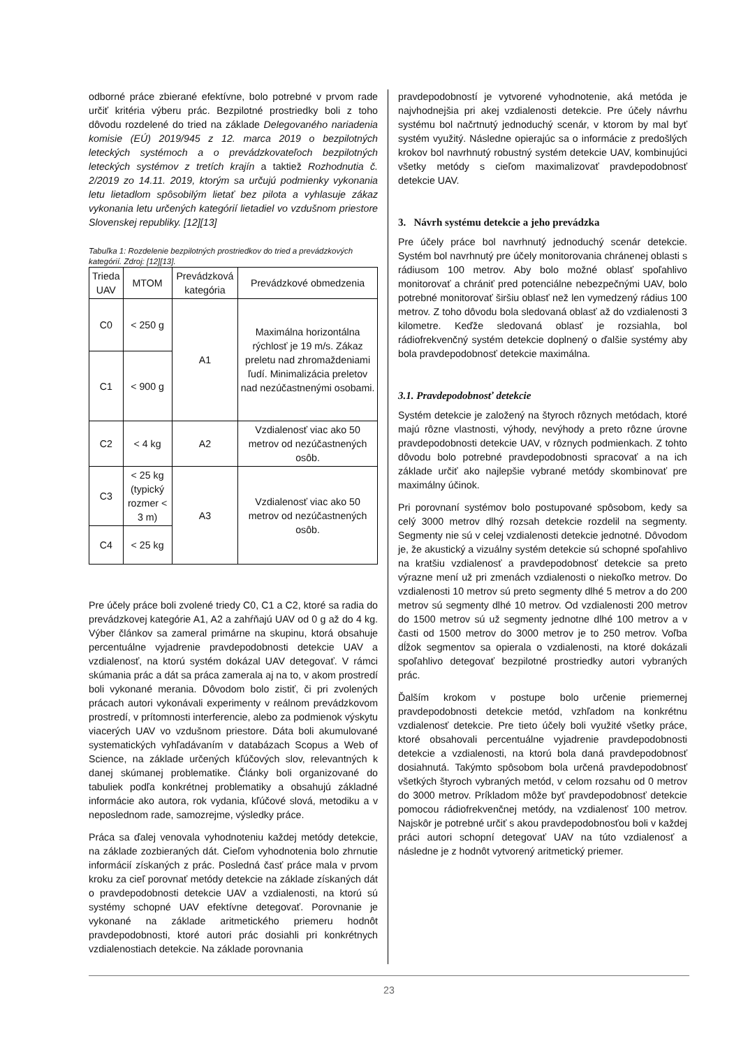odborné práce zbierané efektívne, bolo potrebné v prvom rade určiť kritéria výberu prác. Bezpilotné prostriedky boli z toho dôvodu rozdelené do tried na základe Delegovaného nariadenia komisie (EÚ) 2019/945 z 12. marca 2019 o bezpilotných leteckých systémoch a o prevádzkovateľoch bezpilotných leteckých systémov z tretích krajín a taktiež Rozhodnutia č. 2/2019 zo 14.11. 2019, ktorým sa určujú podmienky vykonania letu lietadlom spôsobilým lietať bez pilota a vyhlasuje zákaz vykonania letu určených kategórií lietadiel vo vzdušnom priestore Slovenskej republiky. [12][13]
Tabuľka 1: Rozdelenie bezpilotných prostriedkov do tried a prevádzkových kategórií. Zdroj: [12][13].
| Trieda UAV | MTOM | Prevádzková kategória | Prevádzkové obmedzenia |
| --- | --- | --- | --- |
| C0 | < 250 g | A1 | Maximálna horizontálna rýchlosť je 19 m/s. Zákaz preletu nad zhromaždeniami ľudí. Minimalizácia preletov nad nezúčastnenými osobami. |
| C1 | < 900 g | | |
| C2 | < 4 kg | A2 | Vzdialenosť viac ako 50 metrov od nezúčastnených osôb. |
| C3 | < 25 kg (typický rozmer < 3 m) | A3 | Vzdialenosť viac ako 50 metrov od nezúčastnených osôb. |
| C4 | < 25 kg | | |
Pre účely práce boli zvolené triedy C0, C1 a C2, ktoré sa radia do prevádzkovej kategórie A1, A2 a zahŕňajú UAV od 0 g až do 4 kg. Výber článkov sa zameral primárne na skupinu, ktorá obsahuje percentuálne vyjadrenie pravdepodobnosti detekcie UAV a vzdialenosť, na ktorú systém dokázal UAV detegovať. V rámci skúmania prác a dát sa práca zamerala aj na to, v akom prostredí boli vykonané merania. Dôvodom bolo zistiť, či pri zvolených prácach autori vykonávali experimenty v reálnom prevádzkovom prostredí, v prítomnosti interferencie, alebo za podmienok výskytu viacerých UAV vo vzdušnom priestore. Dáta boli akumulované systematických vyhľadávaním v databázach Scopus a Web of Science, na základe určených kľúčových slov, relevantných k danej skúmanej problematike. Články boli organizované do tabuliek podľa konkrétnej problematiky a obsahujú základné informácie ako autora, rok vydania, kľúčové slová, metodiku a v neposlednom rade, samozrejme, výsledky práce.
Práca sa ďalej venovala vyhodnoteniu každej metódy detekcie, na základe zozbieraných dát. Cieľom vyhodnotenia bolo zhrnutie informácií získaných z prác. Posledná časť práce mala v prvom kroku za cieľ porovnať metódy detekcie na základe získaných dát o pravdepodobnosti detekcie UAV a vzdialenosti, na ktorú sú systémy schopné UAV efektívne detegovať. Porovnanie je vykonané na základe aritmetického priemeru hodnôt pravdepodobnosti, ktoré autori prác dosiahli pri konkrétnych vzdialenostiach detekcie. Na základe porovnania
pravdepodobností je vytvorené vyhodnotenie, aká metóda je najvhodnejšia pri akej vzdialenosti detekcie. Pre účely návrhu systému bol načrtnutý jednoduchý scenár, v ktorom by mal byť systém využitý. Následne opierajúc sa o informácie z predošlých krokov bol navrhnutý robustný systém detekcie UAV, kombinujúci všetky metódy s cieľom maximalizovať pravdepodobnosť detekcie UAV.
3. Návrh systému detekcie a jeho prevádzka
Pre účely práce bol navrhnutý jednoduchý scenár detekcie. Systém bol navrhnutý pre účely monitorovania chránenej oblasti s rádiusom 100 metrov. Aby bolo možné oblasť spoľahlivo monitorovať a chrániť pred potenciálne nebezpečnými UAV, bolo potrebné monitorovať širšiu oblasť než len vymedzený rádius 100 metrov. Z toho dôvodu bola sledovaná oblasť až do vzdialenosti 3 kilometre. Keďže sledovaná oblasť je rozsiahla, bol rádiofrekvenčný systém detekcie doplnený o ďalšie systémy aby bola pravdepodobnosť detekcie maximálna.
3.1. Pravdepodobnosť detekcie
Systém detekcie je založený na štyroch rôznych metódach, ktoré majú rôzne vlastnosti, výhody, nevýhody a preto rôzne úrovne pravdepodobnosti detekcie UAV, v rôznych podmienkach. Z tohto dôvodu bolo potrebné pravdepodobnosti spracovať a na ich základe určiť ako najlepšie vybrané metódy skombinovať pre maximálny účinok.
Pri porovnaní systémov bolo postupované spôsobom, kedy sa celý 3000 metrov dlhý rozsah detekcie rozdelil na segmenty. Segmenty nie sú v celej vzdialenosti detekcie jednotné. Dôvodom je, že akustický a vizuálny systém detekcie sú schopné spoľahlivo na kratšiu vzdialenosť a pravdepodobnosť detekcie sa preto výrazne mení už pri zmenách vzdialenosti o niekoľko metrov. Do vzdialenosti 10 metrov sú preto segmenty dlhé 5 metrov a do 200 metrov sú segmenty dlhé 10 metrov. Od vzdialenosti 200 metrov do 1500 metrov sú už segmenty jednotne dlhé 100 metrov a v časti od 1500 metrov do 3000 metrov je to 250 metrov. Voľba dĺžok segmentov sa opierala o vzdialenosti, na ktoré dokázali spoľahlivo detegovať bezpilotné prostriedky autori vybraných prác.
Ďalším krokom v postupe bolo určenie priemernej pravdepodobnosti detekcie metód, vzhľadom na konkrétnu vzdialenosť detekcie. Pre tieto účely boli využité všetky práce, ktoré obsahovali percentuálne vyjadrenie pravdepodobnosti detekcie a vzdialenosti, na ktorú bola daná pravdepodobnosť dosiahnutá. Takýmto spôsobom bola určená pravdepodobnosť všetkých štyroch vybraných metód, v celom rozsahu od 0 metrov do 3000 metrov. Príkladom môže byť pravdepodobnosť detekcie pomocou rádiofrekvenčnej metódy, na vzdialenosť 100 metrov. Najskôr je potrebné určiť s akou pravdepodobnosťou boli v každej práci autori schopní detegovať UAV na túto vzdialenosť a následne je z hodnôt vytvorený aritmetický priemer.
23